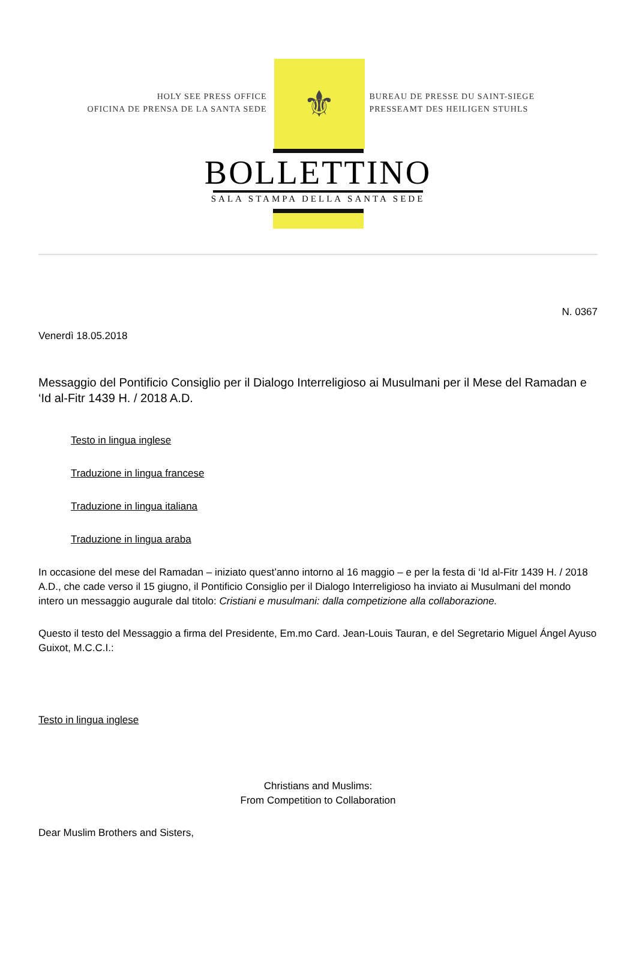HOLY SEE PRESS OFFICE
OFICINA DE PRENSA DE LA SANTA SEDE
⚜
BUREAU DE PRESSE DU SAINT-SIEGE
PRESSEAMT DES HEILIGEN STUHLS
BOLLETTINO
SALA STAMPA DELLA SANTA SEDE
N. 0367
Venerdì 18.05.2018
Messaggio del Pontificio Consiglio per il Dialogo Interreligioso ai Musulmani per il Mese del Ramadan e ‘Id al-Fitr 1439 H. / 2018 A.D.
Testo in lingua inglese
Traduzione in lingua francese
Traduzione in lingua italiana
Traduzione in lingua araba
In occasione del mese del Ramadan – iniziato quest’anno intorno al 16 maggio – e per la festa di ‘Id al-Fitr 1439 H. / 2018 A.D., che cade verso il 15 giugno, il Pontificio Consiglio per il Dialogo Interreligioso ha inviato ai Musulmani del mondo intero un messaggio augurale dal titolo: Cristiani e musulmani: dalla competizione alla collaborazione.
Questo il testo del Messaggio a firma del Presidente, Em.mo Card. Jean-Louis Tauran, e del Segretario Miguel Ángel Ayuso Guixot, M.C.C.I.:
Testo in lingua inglese
Christians and Muslims:
From Competition to Collaboration
Dear Muslim Brothers and Sisters,